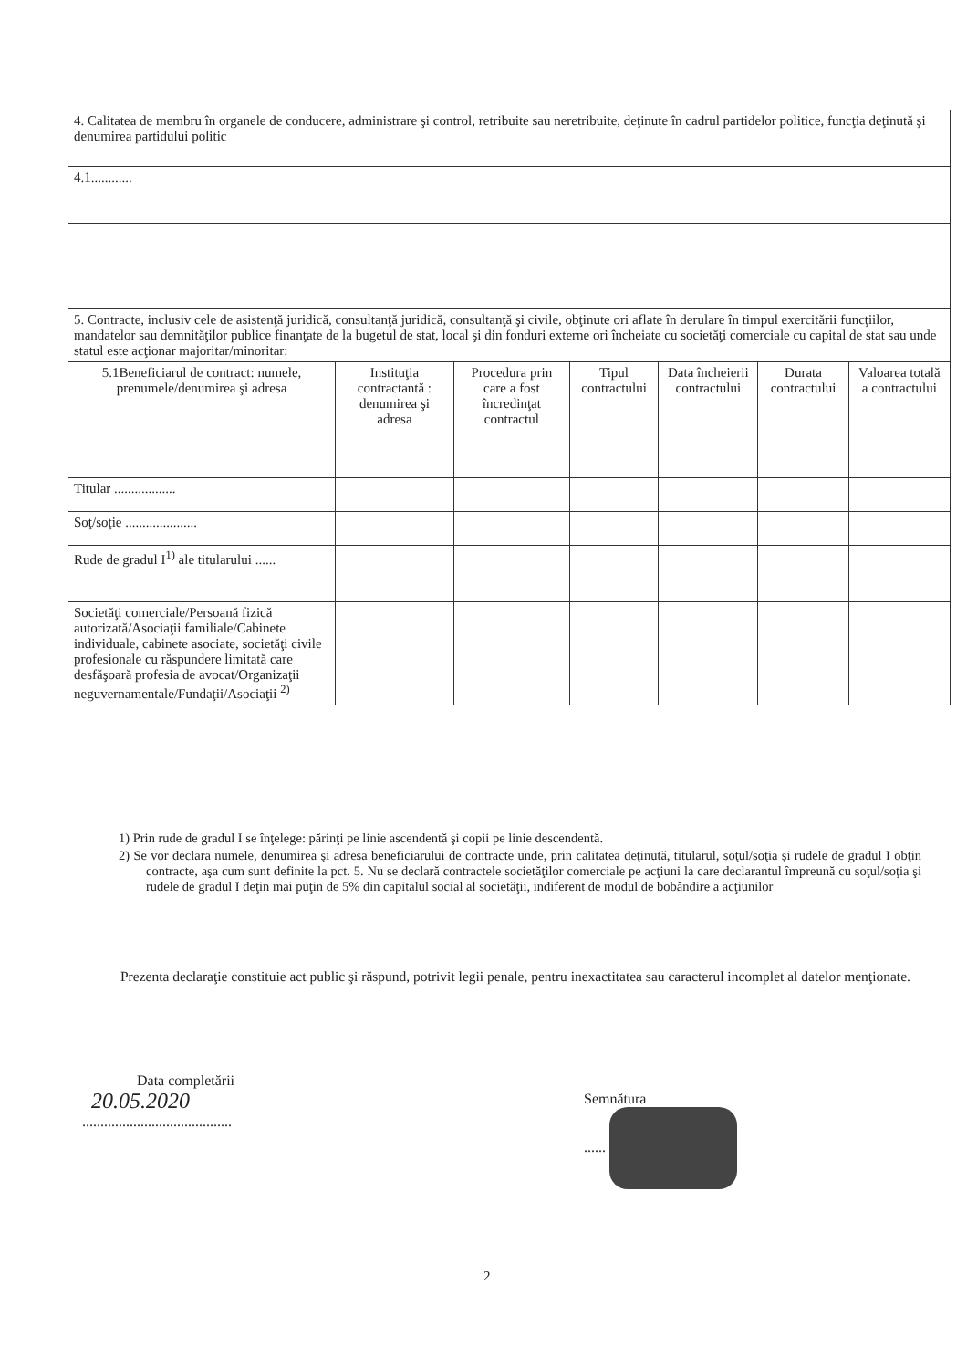| 4. Calitatea de membru în organele de conducere, administrare şi control, retribuite sau neretribuite, deţinute în cadrul partidelor politice, funcţia deţinută şi denumirea partidului politic | | | | | | |
| 4.1............ | | | | | | |
| 5. Contracte, inclusiv cele de asistenţă juridică, consultanţă juridică, consultanţă şi civile, obţinute ori aflate în derulare în timpul exercitării funcţiilor, mandatelor sau demnităţilor publice finanţate de la bugetul de stat, local şi din fonduri externe ori încheiate cu societăţi comerciale cu capital de stat sau unde statul este acţionar majoritar/minoritar: | | | | | | |
| 5.1Beneficiarul de contract: numele, prenumele/denumirea şi adresa | Instituţia contractantă : denumirea şi adresa | Procedura prin care a fost încredinţat contractul | Tipul contractului | Data încheierii contractului | Durata contractului | Valoarea totală a contractului |
| Titular .................. | | | | | | |
| Soţ/soţie ..................... | | | | | | |
| Rude de gradul I<sup>1)</sup> ale titularului ...... | | | | | | |
| Societăţi comerciale/Persoană fizică autorizată/Asociaţii familiale/Cabinete individuale, cabinete asociate, societăţi civile profesionale cu răspundere limitată care desfăşoară profesia de avocat/Organizaţii neguvernamentale/Fundaţii/Asociaţii <sup>2)</sup> | | | | | | |
1) Prin rude de gradul I se înţelege: părinţi pe linie ascendentă şi copii pe linie descendentă.
2) Se vor declara numele, denumirea şi adresa beneficiarului de contracte unde, prin calitatea deţinută, titularul, soţul/soţia şi rudele de gradul I obţin contracte, aşa cum sunt definite la pct. 5. Nu se declară contractele societăţilor comerciale pe acţiuni la care declarantul împreună cu soţul/soţia şi rudele de gradul I deţin mai puţin de 5% din capitalul social al societăţii, indiferent de modul de bobândire a acţiunilor
Prezenta declaraţie constituie act public şi răspund, potrivit legii penale, pentru inexactitatea sau caracterul incomplet al datelor menţionate.
Data completării
20.05.2020
.........................................
Semnătura
......
2